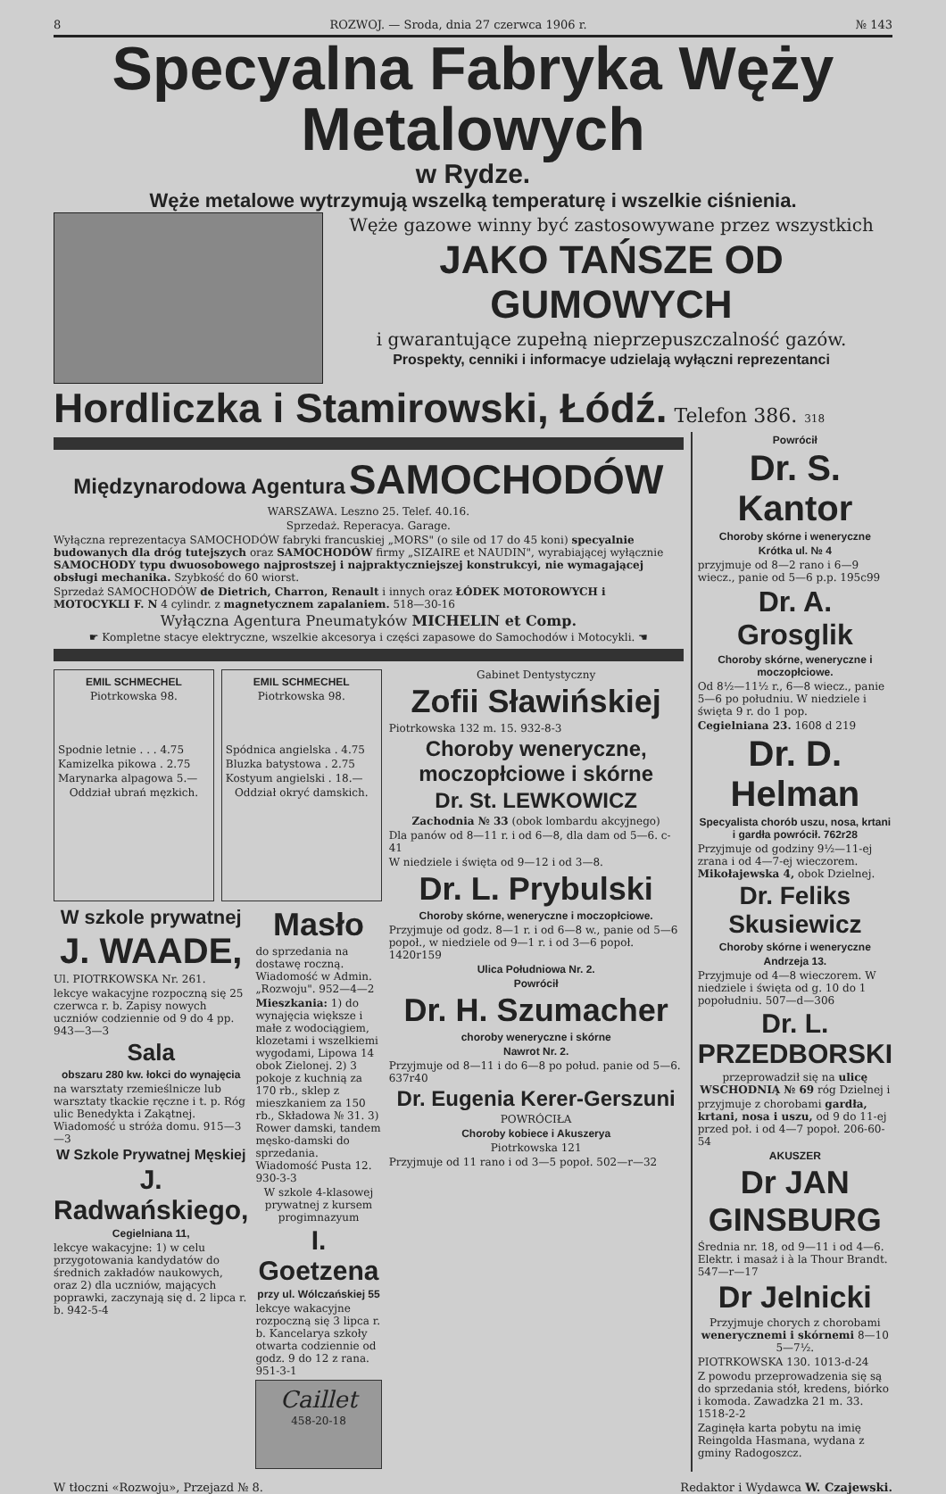8 ROZWOJ. — Sroda, dnia 27 czerwca 1906 r. № 143
Specyalna Fabryka Węży Metalowych
w Rydze.
Węże metalowe wytrzymują wszelką temperaturę i wszelkie ciśnienia.
Węże gazowe winny być zastosowywane przez wszystkich
JAKO TAŃSZE OD GUMOWYCH
i gwarantujące zupełną nieprzepuszczalność gazów.
Prospekty, cenniki i informacye udzielają wyłączni reprezentanci
Hordliczka i Stamirowski, Łódź. Telefon 386. 318
Międzynarodowa Agentura SAMOCHODÓW
WARSZAWA. Leszno 25. Telef. 40.16.
Sprzedaż. Reperacya. Garage.
Wyłączna reprezentacya SAMOCHODÓW fabryki francuskiej „MORS" (o sile od 17 do 45 koni) specyalnie budowanych dla dróg tutejszych oraz SAMOCHODÓW firmy „SIZAIRE et NAUDIN", wyrabiającej wyłącznie SAMOCHODY typu dwuosobowego najprostszej i najpraktyczniejszej konstrukcyi, nie wymagającej obsługi mechanika. Szybkość do 60 wiorst.
Sprzedaż SAMOCHODÓW de Dietrich, Charron, Renault i innych oraz ŁÓDEK MOTOROWYCH i MOTOCYKLI F. N 4 cylindr. z magnetycznem zapalaniem. 518—30-16
Wyłączna Agentura Pneumatyków MICHELIN et Comp.
☛ Kompletne stacye elektryczne, wszelkie akcesorya i części zapasowe do Samochodów i Motocykli. ☚
EMIL SCHMECHEL
Piotrkowska 98.
Spodnie letnie . . . 4.75
Kamizelka pikowa . 2.75
Marynarka alpagowa 5.—
Oddział ubrań męzkich.
EMIL SCHMECHEL
Piotrkowska 98.
Spódnica angielska . 4.75
Bluzka batystowa . 2.75
Kostyum angielski . 18.—
Oddział okryć damskich.
W szkole prywatnej
J. WAADE,
Ul. PIOTRKOWSKA Nr. 261.
lekcye wakacyjne rozpoczną się 25 czerwca r. b. Zapisy nowych uczniów codziennie od 9 do 4 pp. 943—3—3
Sala
obszaru 280 kw. łokci do wynajęcia
na warsztaty rzemieślnicze lub warsztaty tkackie ręczne i t. p. Róg ulic Benedykta i Zakątnej. Wiadomość u stróża domu. 915—3—3
W Szkole Prywatnej Męskiej
J. Radwańskiego,
Cegielniana 11,
lekcye wakacyjne: 1) w celu przygotowania kandydatów do średnich zakładów naukowych, oraz 2) dla uczniów, mających poprawki, zaczynają się d. 2 lipca r. b. 942-5-4
Masło
do sprzedania na dostawę roczną. Wiadomość w Admin. „Rozwoju". 952—4—2
Mieszkania: 1) do wynajęcia większe i małe z wodociągiem, klozetami i wszelkiemi wygodami, Lipowa 14 obok Zielonej. 2) 3 pokoje z kuchnią za 170 rb., sklep z mieszkaniem za 150 rb., Składowa № 31. 3) Rower damski, tandem męsko-damski do sprzedania. Wiadomość Pusta 12. 930-3-3
W szkole 4-klasowej prywatnej z kursem progimnazyum
I. Goetzena
przy ul. Wólczańskiej 55
lekcye wakacyjne rozpoczną się 3 lipca r. b. Kancelarya szkoły otwarta codziennie od godz. 9 do 12 z rana. 951-3-1
Caillet
458-20-18
Gabinet Dentystyczny
Zofii Sławińskiej
Piotrkowska 132 m. 15. 932-8-3
Choroby weneryczne, moczopłciowe i skórne
Dr. St. LEWKOWICZ
Zachodnia № 33 (obok lombardu akcyjnego)
Dla panów od 8—11 r. i od 6—8, dla dam od 5—6. c-41
W niedziele i święta od 9—12 i od 3—8.
Dr. L. Prybulski
Choroby skórne, weneryczne i moczopłciowe.
Przyjmuje od godz. 8—1 r. i od 6—8 w., panie od 5—6 popoł., w niedziele od 9—1 r. i od 3—6 popoł. 1420r159
Ulica Południowa Nr. 2.
Powrócił
Dr. H. Szumacher
choroby weneryczne i skórne
Nawrot Nr. 2.
Przyjmuje od 8—11 i do 6—8 po połud. panie od 5—6. 637r40
Dr. Eugenia Kerer-Gerszuni
POWRÓCIŁA
Choroby kobiece i Akuszerya
Piotrkowska 121
Przyjmuje od 11 rano i od 3—5 popoł. 502—r—32
Powrócił
Dr. S. Kantor
Choroby skórne i weneryczne
Krótka ul. № 4
przyjmuje od 8—2 rano i 6—9 wiecz., panie od 5—6 p.p. 195c99
Dr. A. Grosglik
Choroby skórne, weneryczne i moczopłciowe.
Od 8½—11½ r., 6—8 wiecz., panie 5—6 po południu. W niedziele i święta 9 r. do 1 pop.
Cegielniana 23. 1608 d 219
Dr. D. Helman
Specyalista chorób uszu, nosa, krtani i gardła powrócił. 762r28
Przyjmuje od godziny 9½—11-ej zrana i od 4—7-ej wieczorem. Mikołajewska 4, obok Dzielnej.
Dr. Feliks Skusiewicz
Choroby skórne i weneryczne
Andrzeja 13.
Przyjmuje od 4—8 wieczorem. W niedziele i święta od g. 10 do 1 popołudniu. 507—d—306
Dr. L. PRZEDBORSKI
przeprowadził się na ulicę WSCHODNIĄ № 69 róg Dzielnej i
przyjmuje z chorobami gardła, krtani, nosa i uszu, od 9 do 11-ej przed poł. i od 4—7 popoł. 206-60-54
AKUSZER
Dr JAN GINSBURG
Średnia nr. 18, od 9—11 i od 4—6. Elektr. i masaż i à la Thour Brandt. 547—r—17
Dr Jelnicki
Przyjmuje chorych z chorobami wenerycznemi i skórnemi 8—10 5—7½.
PIOTRKOWSKA 130. 1013-d-24
Z powodu przeprowadzenia się są do sprzedania stół, kredens, biórko i komoda. Zawadzka 21 m. 33. 1518-2-2
Zaginęła karta pobytu na imię Reingolda Hasmana, wydana z gminy Radogoszcz.
W tłoczni «Rozwoju», Przejazd № 8. Redaktor i Wydawca W. Czajewski.